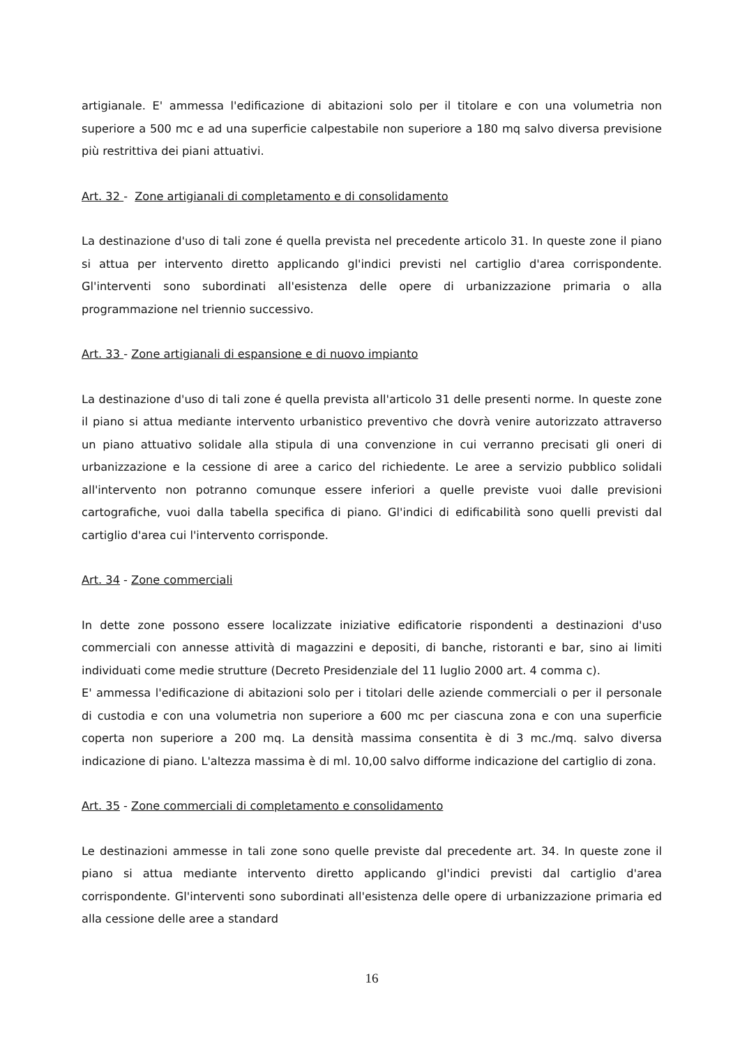artigianale. E' ammessa l'edificazione di abitazioni solo per il titolare e con una volumetria non superiore a 500 mc e ad una superficie calpestabile non superiore a 180 mq salvo diversa previsione più restrittiva dei piani attuativi.
Art. 32 - Zone artigianali di completamento e di consolidamento
La destinazione d'uso di tali zone é quella prevista nel precedente articolo 31. In queste zone il piano si attua per intervento diretto applicando gl'indici previsti nel cartiglio d'area corrispondente. Gl'interventi sono subordinati all'esistenza delle opere di urbanizzazione primaria o alla programmazione nel triennio successivo.
Art. 33 - Zone artigianali di espansione e di nuovo impianto
La destinazione d'uso di tali zone é quella prevista all'articolo 31 delle presenti norme. In queste zone il piano si attua mediante intervento urbanistico preventivo che dovrà venire autorizzato attraverso un piano attuativo solidale alla stipula di una convenzione in cui verranno precisati gli oneri di urbanizzazione e la cessione di aree a carico del richiedente. Le aree a servizio pubblico solidali all'intervento non potranno comunque essere inferiori a quelle previste vuoi dalle previsioni cartografiche, vuoi dalla tabella specifica di piano. Gl'indici di edificabilità sono quelli previsti dal cartiglio d'area cui l'intervento corrisponde.
Art. 34 - Zone commerciali
In dette zone possono essere localizzate iniziative edificatorie rispondenti a destinazioni d'uso commerciali con annesse attività di magazzini e depositi, di banche, ristoranti e bar, sino ai limiti individuati come medie strutture (Decreto Presidenziale del 11 luglio 2000 art. 4 comma c).
E' ammessa l'edificazione di abitazioni solo per i titolari delle aziende commerciali o per il personale di custodia e con una volumetria non superiore a 600 mc per ciascuna zona e con una superficie coperta non superiore a 200 mq. La densità massima consentita è di 3 mc./mq. salvo diversa indicazione di piano. L'altezza massima è di ml. 10,00 salvo difforme indicazione del cartiglio di zona.
Art. 35 - Zone commerciali di completamento e consolidamento
Le destinazioni ammesse in tali zone sono quelle previste dal precedente art. 34. In queste zone il piano si attua mediante intervento diretto applicando gl'indici previsti dal cartiglio d'area corrispondente. Gl'interventi sono subordinati all'esistenza delle opere di urbanizzazione primaria ed alla cessione delle aree a standard
16